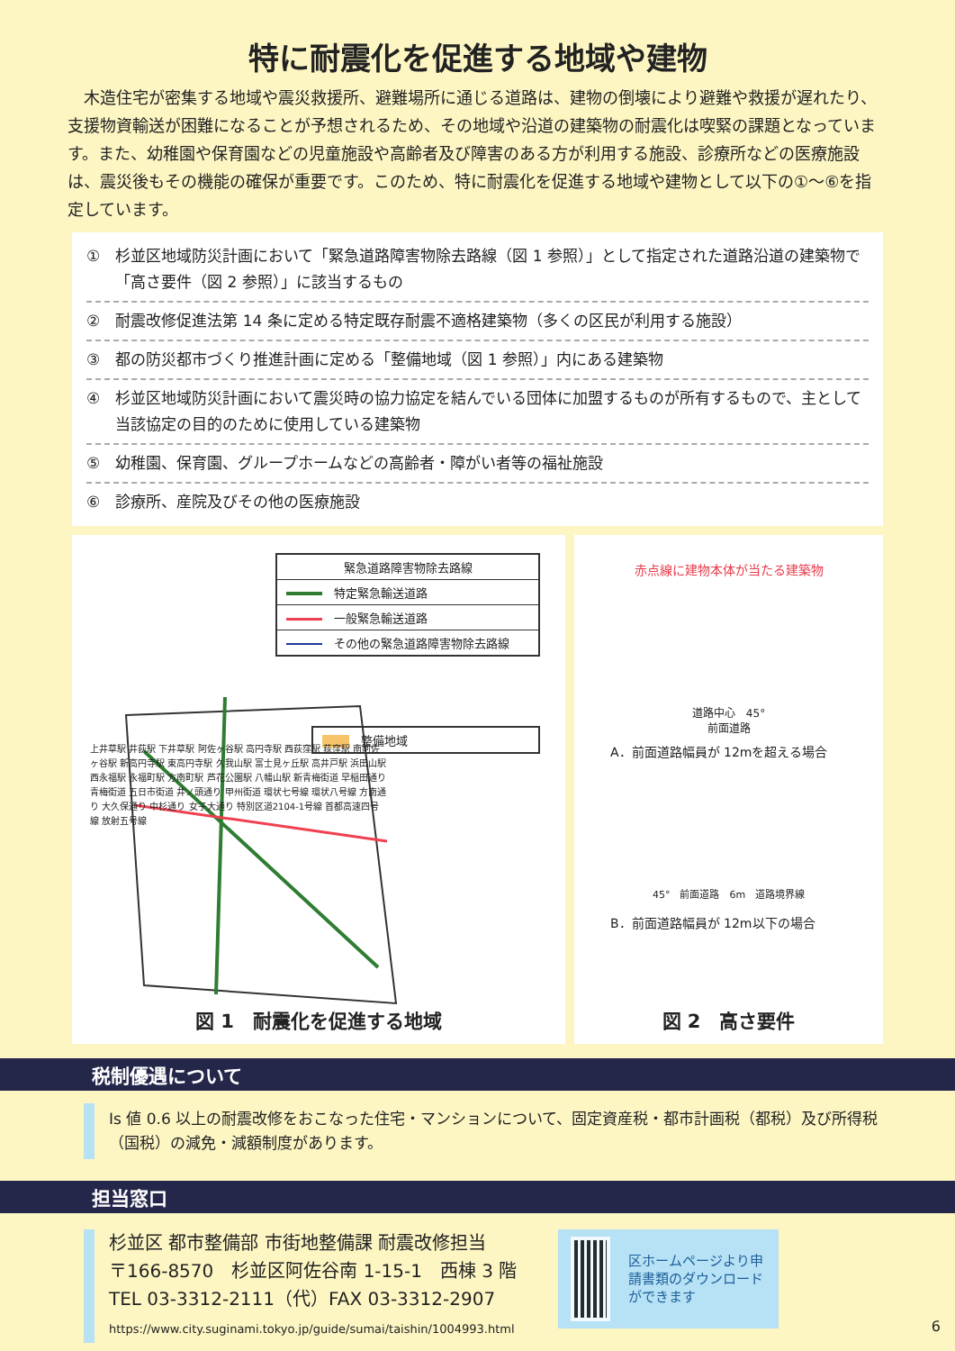特に耐震化を促進する地域や建物
木造住宅が密集する地域や震災救援所、避難場所に通じる道路は、建物の倒壊により避難や救援が遅れたり、支援物資輸送が困難になることが予想されるため、その地域や沿道の建築物の耐震化は喫緊の課題となっています。また、幼稚園や保育園などの児童施設や高齢者及び障害のある方が利用する施設、診療所などの医療施設は、震災後もその機能の確保が重要です。このため、特に耐震化を促進する地域や建物として以下の①～⑥を指定しています。
①　杉並区地域防災計画において「緊急道路障害物除去路線（図 1 参照）」として指定された道路沿道の建築物で「高さ要件（図 2 参照）」に該当するもの
②　耐震改修促進法第 14 条に定める特定既存耐震不適格建築物（多くの区民が利用する施設）
③　都の防災都市づくり推進計画に定める「整備地域（図 1 参照）」内にある建築物
④　杉並区地域防災計画において震災時の協力協定を結んでいる団体に加盟するものが所有するもので、主として当該協定の目的のために使用している建築物
⑤　幼稚園、保育園、グループホームなどの高齢者・障がい者等の福祉施設
⑥　診療所、産院及びその他の医療施設
緊急道路障害物除去路線
　特定緊急輸送道路
　一般緊急輸送道路
　その他の緊急道路障害物除去路線
　整備地域
上井草駅 井荻駅 下井草駅 阿佐ヶ谷駅 高円寺駅 西荻窪駅 荻窪駅 南阿佐ヶ谷駅 新高円寺駅 東高円寺駅 久我山駅 富士見ヶ丘駅 高井戸駅 浜田山駅 西永福駅 永福町駅 方南町駅 芦花公園駅 八幡山駅 新青梅街道 早稲田通り 青梅街道 五日市街道 井ノ頭通り 甲州街道 環状七号線 環状八号線 方南通り 大久保通り 中杉通り 女子大通り 特別区道2104-1号線 首都高速四号線 放射五号線
図 1　耐震化を促進する地域
赤点線に建物本体が当たる建築物
道路中心　45°
前面道路
A．前面道路幅員が 12mを超える場合
45°　前面道路　6m　道路境界線
B．前面道路幅員が 12m以下の場合
図 2　高さ要件
税制優遇について
Is 値 0.6 以上の耐震改修をおこなった住宅・マンションについて、固定資産税・都市計画税（都税）及び所得税（国税）の減免・減額制度があります。
担当窓口
杉並区 都市整備部 市街地整備課 耐震改修担当
〒166-8570　杉並区阿佐谷南 1-15-1　西棟 3 階
TEL 03-3312-2111（代）FAX 03-3312-2907
https://www.city.suginami.tokyo.jp/guide/sumai/taishin/1004993.html
区ホームページより申請書類のダウンロードができます
6